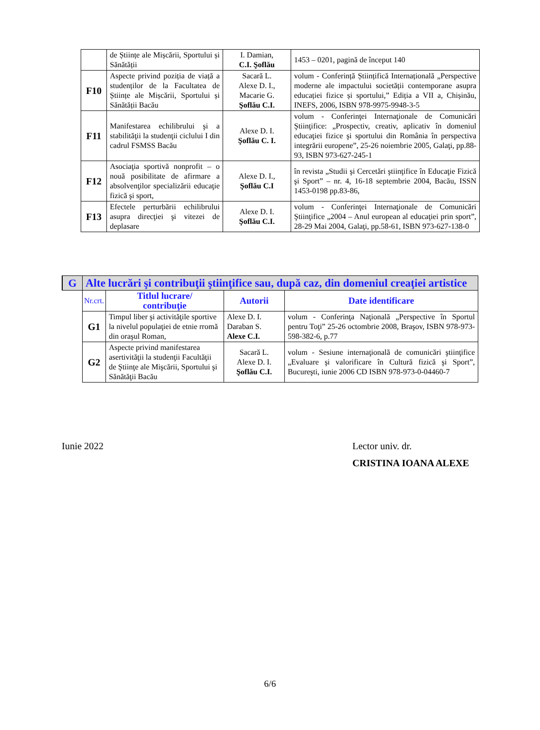| | de Științe ale Mișcării, Sportului și Sănătății | I. Damian, C.I. Şoflău | 1453 – 0201, pagină de început 140 |
| F10 | Aspecte privind poziția de viață a studenților de la Facultatea de Științe ale Mișcării, Sportului și Sănătății Bacău | Sacară L. Alexe D. I., Macarie G. Şoflău C.I. | volum - Conferință Științifică Internațională „Perspective moderne ale impactului societății contemporane asupra educației fizice și sportului,” Ediția a VII a, Chișinău, INEFS, 2006, ISBN 978-9975-9948-3-5 |
| F11 | Manifestarea echilibrului şi a stabilităţii la studenţii ciclului I din cadrul FSMSS Bacău | Alexe D. I. Şoflău C. I. | volum - Conferinţei Internaţionale de Comunicări Ştiinţifice: „Prospectiv, creativ, aplicativ în domeniul educaţiei fizice şi sportului din România în perspectiva integrării europene”, 25-26 noiembrie 2005, Galaţi, pp.88-93, ISBN 973-627-245-1 |
| F12 | Asociaţia sportivă nonprofit – o nouă posibilitate de afirmare a absolvenţilor specializării educaţie fizică şi sport, | Alexe D. I., Şoflău C.I | în revista „Studii şi Cercetări ştiinţifice în Educaţie Fizică şi Sport” – nr. 4, 16-18 septembrie 2004, Bacău, ISSN 1453-0198 pp.83-86, |
| F13 | Efectele perturbării echilibrului asupra direcţiei şi vitezei de deplasare | Alexe D. I. Şoflău C.I. | volum - Conferinţei Internaţionale de Comunicări Ştiinţifice „2004 – Anul european al educaţiei prin sport”, 28-29 Mai 2004, Galaţi, pp.58-61, ISBN 973-627-138-0 |
| G | Alte lucrări şi contribuţii ştiinţifice sau, după caz, din domeniul creaţiei artistice | | | |
| | Nr.crt. | Titlul lucrare/ contribuţie | Autorii | Date identificare |
| | G1 | Timpul liber şi activităţile sportive la nivelul populaţiei de etnie rromă din oraşul Roman, | Alexe D. I. Daraban S. Alexe C.I. | volum - Conferinţa Naţională „Perspective în Sportul pentru Toţi” 25-26 octombrie 2008, Braşov, ISBN 978-973-598-382-6, p.77 |
| | G2 | Aspecte privind manifestarea asertivităţii la studenţii Facultăţii de Ştiinţe ale Mişcării, Sportului şi Sănătăţii Bacău | Sacară L. Alexe D. I. Şoflău C.I. | volum - Sesiune internaţională de comunicări ştiinţifice „Evaluare şi valorificare în Cultură fizică şi Sport”, Bucureşti, iunie 2006 CD ISBN 978-973-0-04460-7 |
Iunie 2022
Lector univ. dr.
CRISTINA IOANA ALEXE
6/6